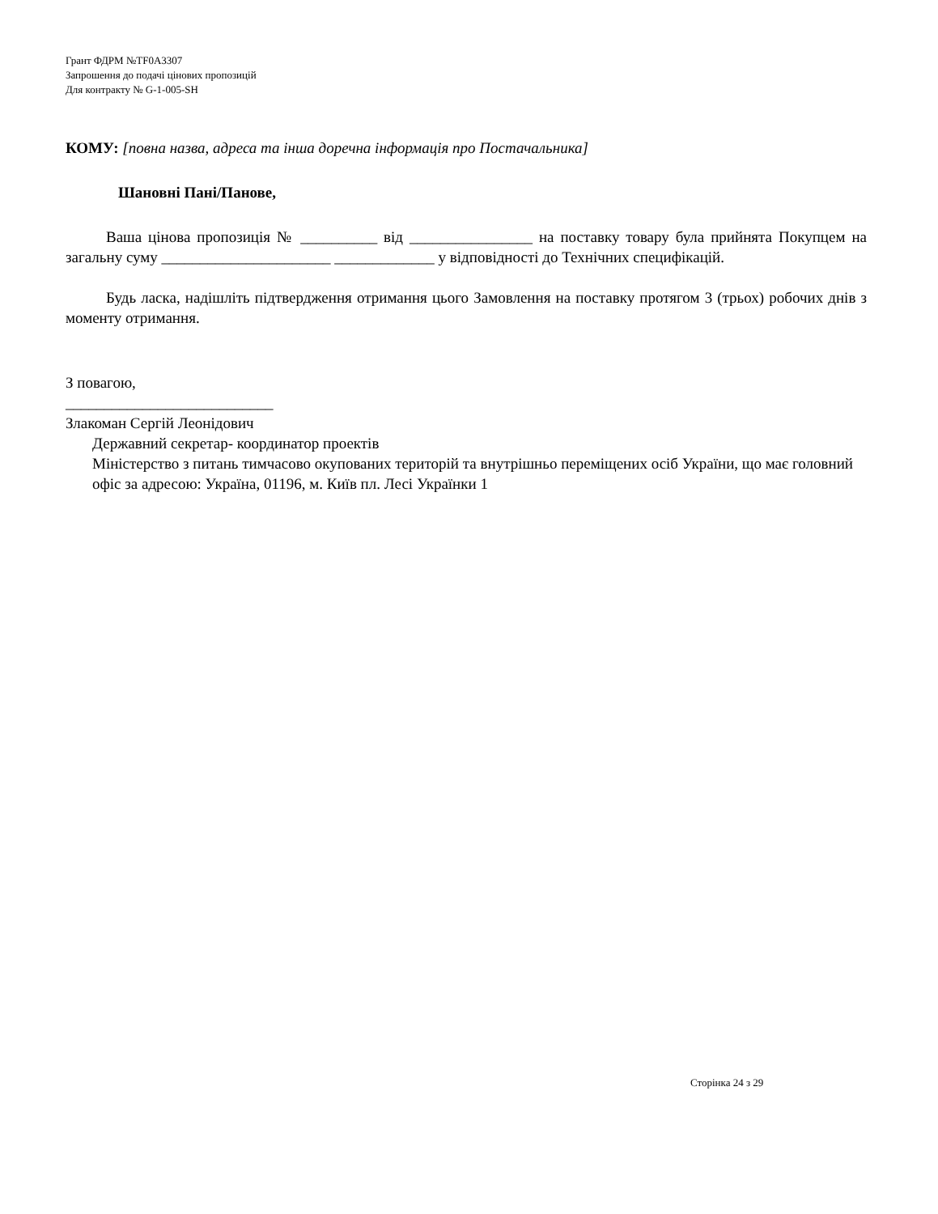Грант ФДРМ №TF0A3307
Запрошення до подачі цінових пропозицій
Для контракту № G-1-005-SH
КОМУ: [повна назва, адреса та інша доречна інформація про Постачальника]
Шановні Пані/Панове,
Ваша цінова пропозиція № __________ від ________________ на поставку товару була прийнята Покупцем на загальну суму ______________________ _____________ у відповідності до Технічних специфікацій.
Будь ласка, надішліть підтвердження отримання цього Замовлення на поставку протягом 3 (трьох) робочих днів з моменту отримання.
З повагою,
___________________________
Злакоман Сергій Леонідович
Державний секретар- координатор проектів
Міністерство з питань тимчасово окупованих територій та внутрішньо переміщених осіб України, що має головний офіс за адресою: Україна, 01196, м. Київ пл. Лесі Українки 1
Сторінка 24 з 29